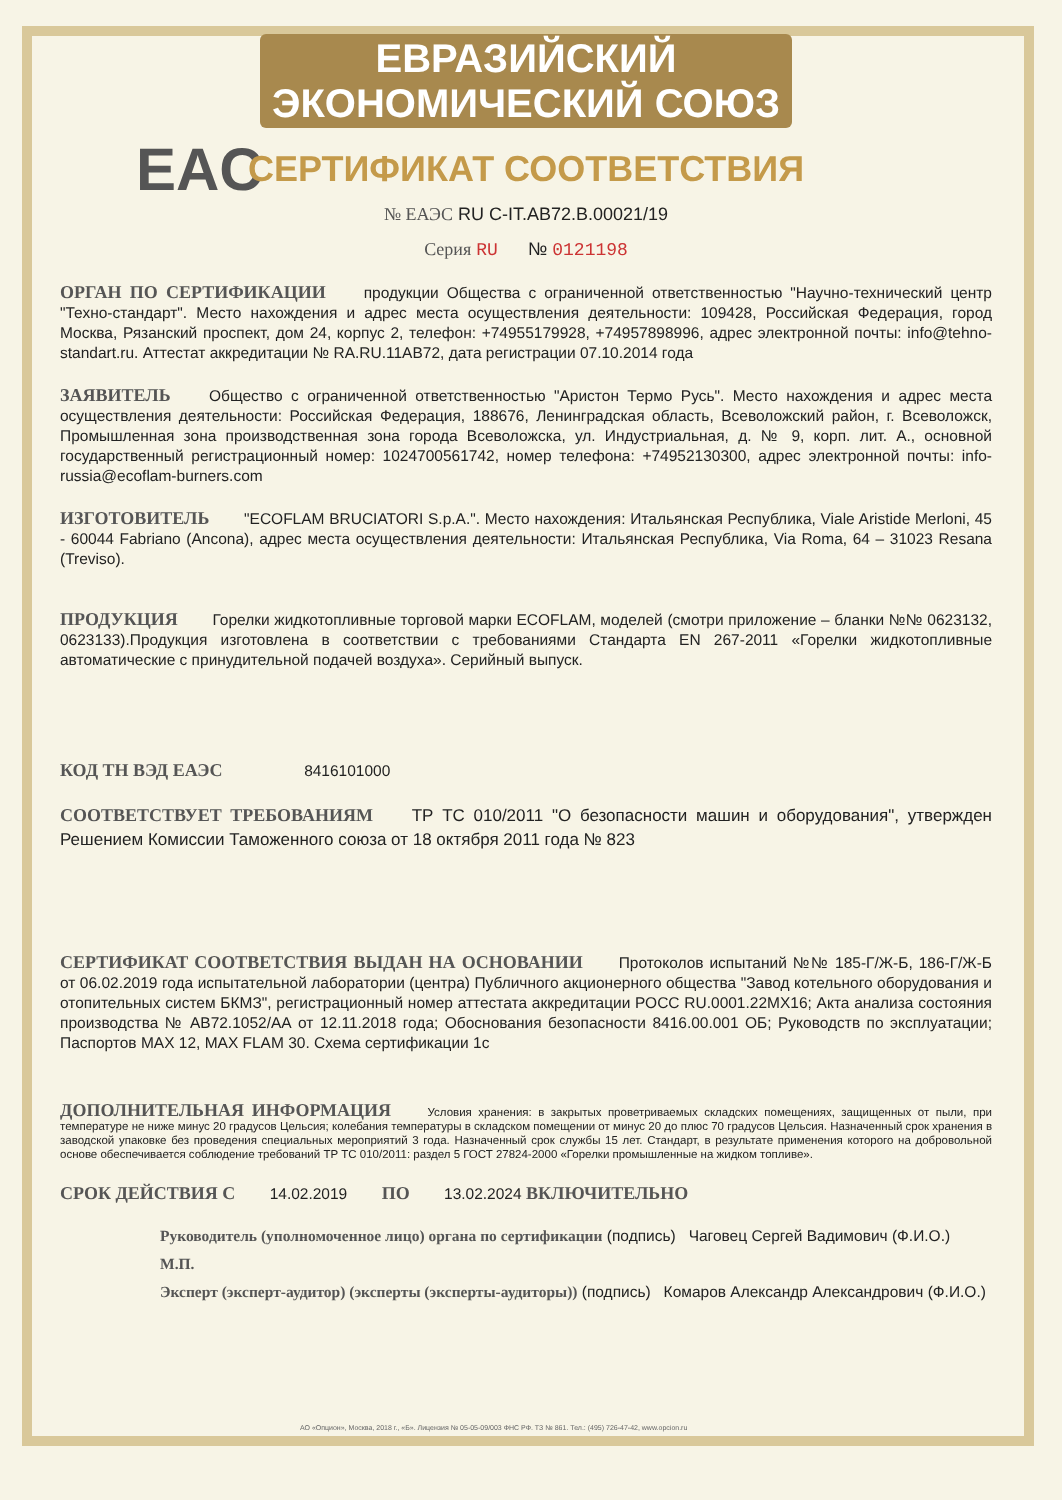EAC
ЕВРАЗИЙСКИЙ ЭКОНОМИЧЕСКИЙ СОЮЗ
СЕРТИФИКАТ СООТВЕТСТВИЯ
№ ЕАЭС RU С-IT.АВ72.В.00021/19
Серия RU № 0121198
ОРГАН ПО СЕРТИФИКАЦИИ продукции Общества с ограниченной ответственностью "Научно-технический центр "Техно-стандарт". Место нахождения и адрес места осуществления деятельности: 109428, Российская Федерация, город Москва, Рязанский проспект, дом 24, корпус 2, телефон: +74955179928, +74957898996, адрес электронной почты: info@tehno-standart.ru. Аттестат аккредитации № RA.RU.11АВ72, дата регистрации 07.10.2014 года
ЗАЯВИТЕЛЬ Общество с ограниченной ответственностью "Аристон Термо Русь". Место нахождения и адрес места осуществления деятельности: Российская Федерация, 188676, Ленинградская область, Всеволожский район, г. Всеволожск, Промышленная зона производственная зона города Всеволожска, ул. Индустриальная, д. № 9, корп. лит. А., основной государственный регистрационный номер: 1024700561742, номер телефона: +74952130300, адрес электронной почты: info-russia@ecoflam-burners.com
ИЗГОТОВИТЕЛЬ "ECOFLAM BRUCIATORI S.p.A.". Место нахождения: Итальянская Республика, Viale Aristide Merloni, 45 - 60044 Fabriano (Ancona), адрес места осуществления деятельности: Итальянская Республика, Via Roma, 64 – 31023 Resana (Treviso).
ПРОДУКЦИЯ Горелки жидкотопливные торговой марки ECOFLAM, моделей (смотри приложение – бланки №№ 0623132, 0623133).Продукция изготовлена в соответствии с требованиями Стандарта EN 267-2011 «Горелки жидкотопливные автоматические с принудительной подачей воздуха». Серийный выпуск.
КОД ТН ВЭД ЕАЭС 8416101000
СООТВЕТСТВУЕТ ТРЕБОВАНИЯМ ТР ТС 010/2011 "О безопасности машин и оборудования", утвержден Решением Комиссии Таможенного союза от 18 октября 2011 года № 823
СЕРТИФИКАТ СООТВЕТСТВИЯ ВЫДАН НА ОСНОВАНИИ Протоколов испытаний №№ 185-Г/Ж-Б, 186-Г/Ж-Б от 06.02.2019 года испытательной лаборатории (центра) Публичного акционерного общества "Завод котельного оборудования и отопительных систем БКМЗ", регистрационный номер аттестата аккредитации РОСС RU.0001.22МХ16; Акта анализа состояния производства № АВ72.1052/АА от 12.11.2018 года; Обоснования безопасности 8416.00.001 ОБ; Руководств по эксплуатации; Паспортов MAX 12, MAX FLAM 30. Схема сертификации 1с
ДОПОЛНИТЕЛЬНАЯ ИНФОРМАЦИЯ Условия хранения: в закрытых проветриваемых складских помещениях, защищенных от пыли, при температуре не ниже минус 20 градусов Цельсия; колебания температуры в складском помещении от минус 20 до плюс 70 градусов Цельсия. Назначенный срок хранения в заводской упаковке без проведения специальных мероприятий 3 года. Назначенный срок службы 15 лет. Стандарт, в результате применения которого на добровольной основе обеспечивается соблюдение требований ТР ТС 010/2011: раздел 5 ГОСТ 27824-2000 «Горелки промышленные на жидком топливе».
СРОК ДЕЙСТВИЯ С 14.02.2019 ПО 13.02.2024 ВКЛЮЧИТЕЛЬНО
Руководитель (уполномоченное лицо) органа по сертификации (подпись) Чаговец Сергей Вадимович (Ф.И.О.)
М.П.
Эксперт (эксперт-аудитор) (эксперты (эксперты-аудиторы)) (подпись) Комаров Александр Александрович (Ф.И.О.)
АО «Опцион», Москва, 2018 г., «Б». Лицензия № 05-05-09/003 ФНС РФ. ТЗ № 861. Тел.: (495) 726-47-42, www.opcion.ru